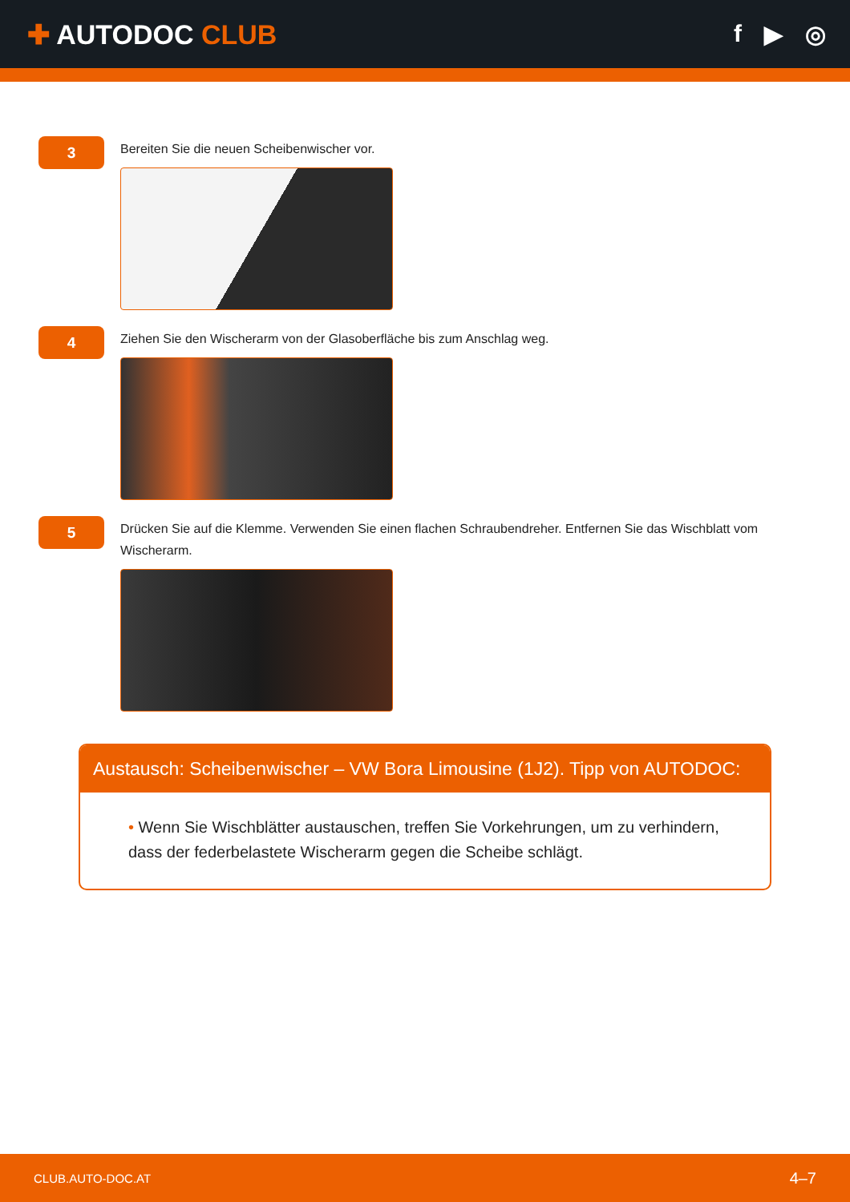✚ AUTODOC CLUB f ▶ ◎
3
Bereiten Sie die neuen Scheibenwischer vor.
4
Ziehen Sie den Wischerarm von der Glasoberfläche bis zum Anschlag weg.
5
Drücken Sie auf die Klemme. Verwenden Sie einen flachen Schraubendreher. Entfernen Sie das Wischblatt vom Wischerarm.
Austausch: Scheibenwischer – VW Bora Limousine (1J2). Tipp von AUTODOC:
• Wenn Sie Wischblätter austauschen, treffen Sie Vorkehrungen, um zu verhindern, dass der federbelastete Wischerarm gegen die Scheibe schlägt.
CLUB.AUTO-DOC.AT 4–7